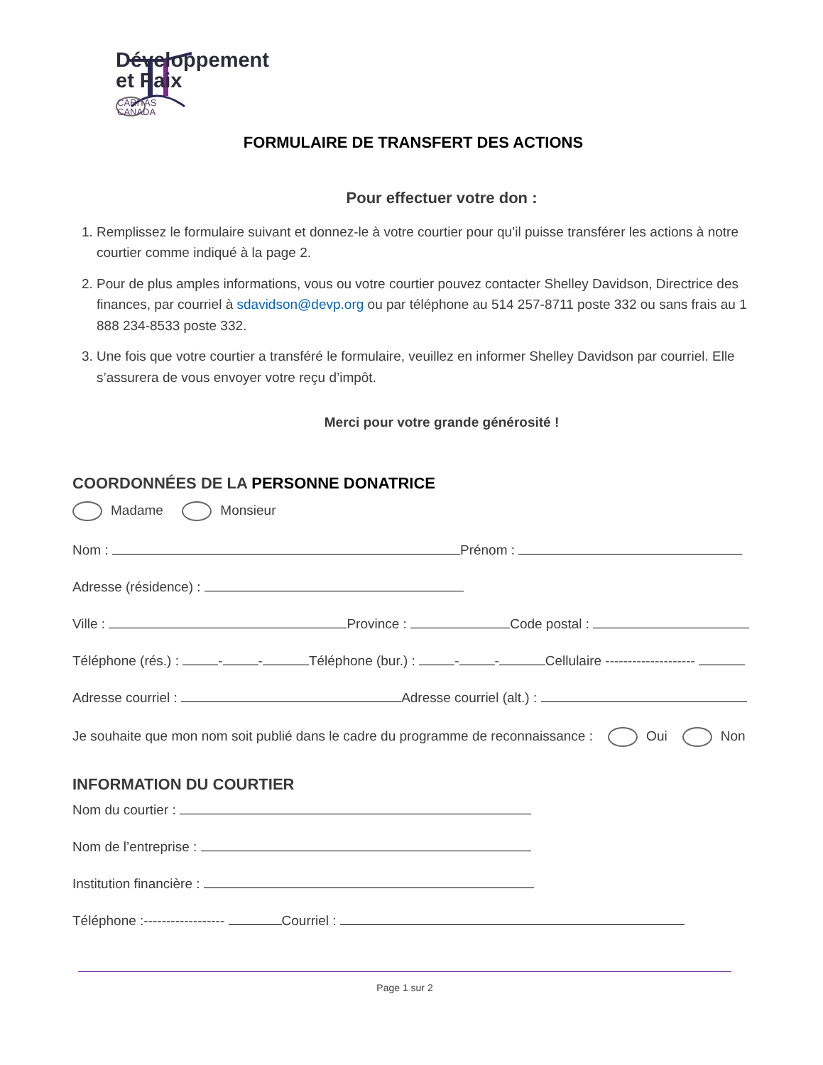Développement
et Paix
CARITAS CANADA
FORMULAIRE DE TRANSFERT DES ACTIONS
Pour effectuer votre don :
1. Remplissez le formulaire suivant et donnez-le à votre courtier pour qu’il puisse transférer les actions à notre courtier comme indiqué à la page 2.
2. Pour de plus amples informations, vous ou votre courtier pouvez contacter Shelley Davidson, Directrice des finances, par courriel à sdavidson@devp.org ou par téléphone au 514 257-8711 poste 332 ou sans frais au 1 888 234-8533 poste 332.
3. Une fois que votre courtier a transféré le formulaire, veuillez en informer Shelley Davidson par courriel. Elle s’assurera de vous envoyer votre reçu d’impôt.
Merci pour votre grande générosité !
COORDONNÉES DE LA PERSONNE DONATRICE
Madame Monsieur
Nom : Prénom :
Adresse (résidence) :
Ville : Province : Code postal :
Téléphone (rés.) : - - Téléphone (bur.) : - - Cellulaire --------------------
Adresse courriel : Adresse courriel (alt.) :
Je souhaite que mon nom soit publié dans le cadre du programme de reconnaissance : Oui Non
INFORMATION DU COURTIER
Nom du courtier :
Nom de l’entreprise :
Institution financière :
Téléphone :------------------ Courriel :
Page 1 sur 2